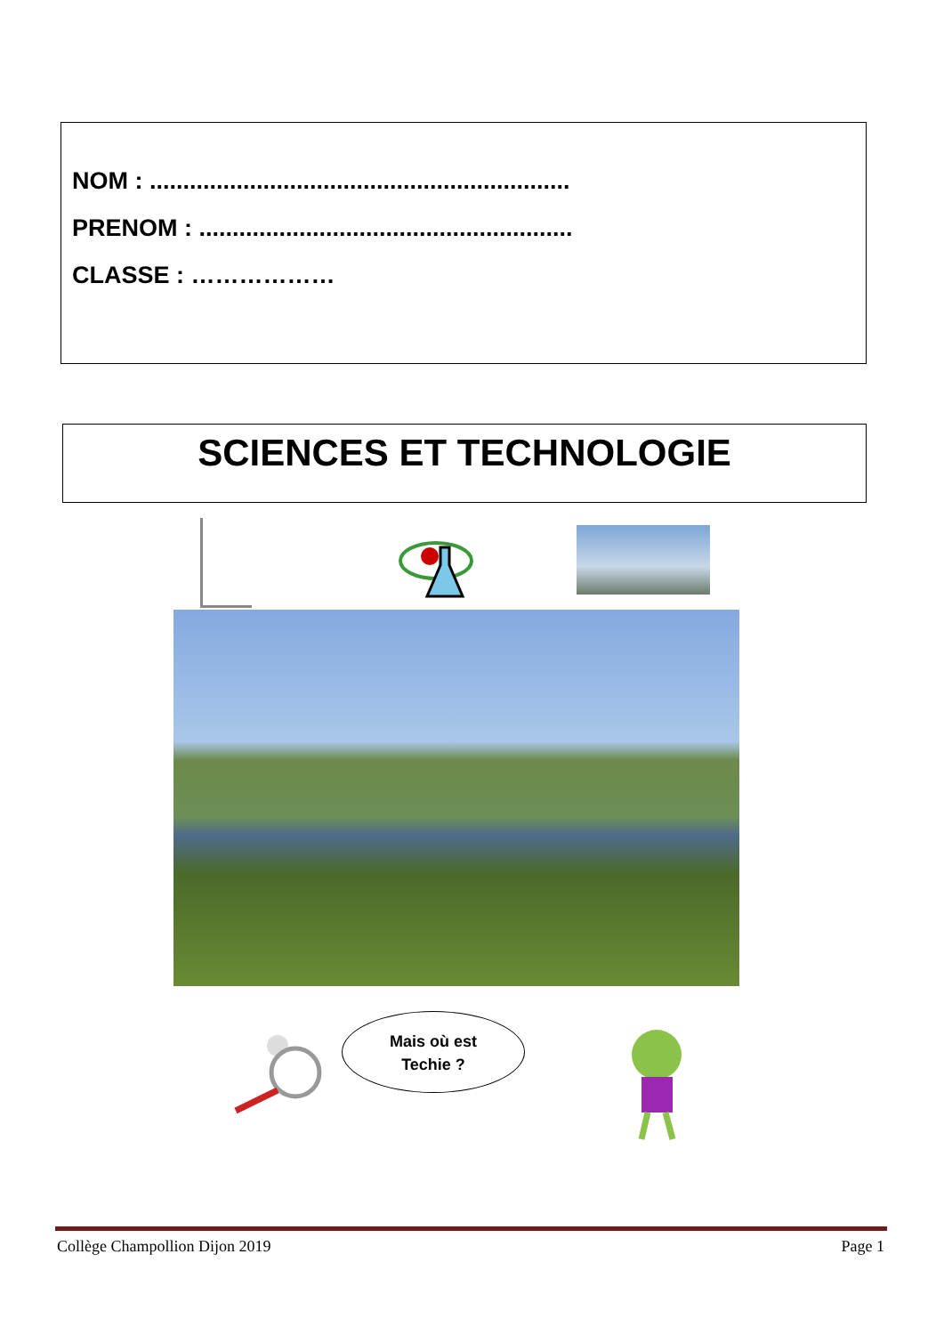NOM : ...............................................................
PRENOM : ........................................................
CLASSE : ………………
SCIENCES ET TECHNOLOGIE
Mais où est
Techie ?
Collège Champollion Dijon 2019 Page 1